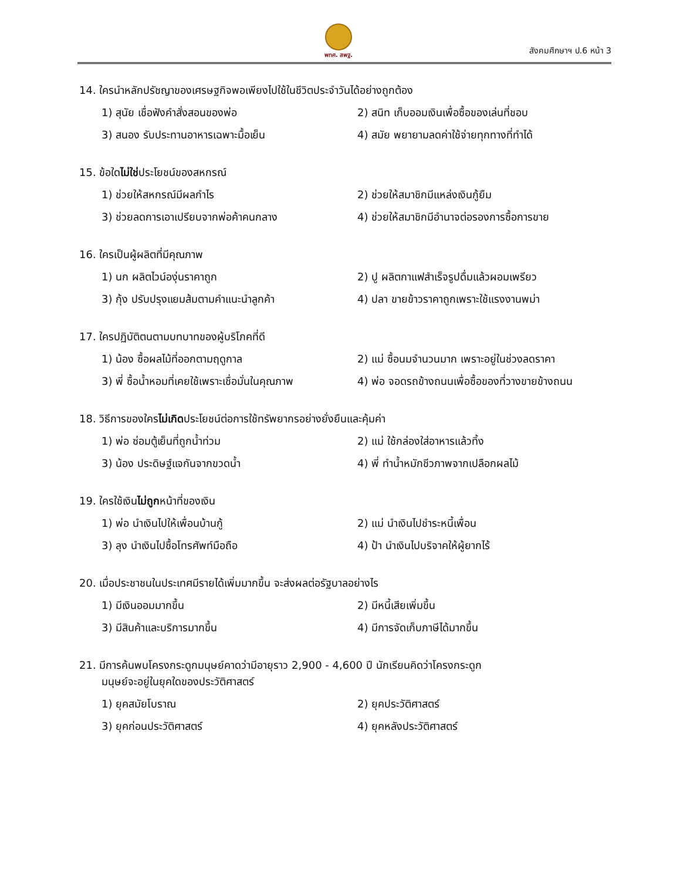พทศ. สพฐ.
สังคมศึกษาฯ ป.6 หน้า 3
14. ใครนำหลักปรัชญาของเศรษฐกิจพอเพียงไปใช้ในชีวิตประจำวันได้อย่างถูกต้อง
1) สุนัย เชื่อฟังคำสั่งสอนของพ่อ 2) สนิท เก็บออมเงินเพื่อซื้อของเล่นที่ชอบ
3) สนอง รับประทานอาหารเฉพาะมื้อเย็น 4) สมัย พยายามลดค่าใช้จ่ายทุกทางที่ทำได้
15. ข้อใดไม่ใช่ประโยชน์ของสหกรณ์
1) ช่วยให้สหกรณ์มีผลกำไร 2) ช่วยให้สมาชิกมีแหล่งเงินกู้ยืม
3) ช่วยลดการเอาเปรียบจากพ่อค้าคนกลาง 4) ช่วยให้สมาชิกมีอำนาจต่อรองการซื้อการขาย
16. ใครเป็นผู้ผลิตที่มีคุณภาพ
1) นก ผลิตไวน์องุ่นราคาถูก 2) ปู ผลิตกาแฟสำเร็จรูปดื่มแล้วผอมเพรียว
3) กุ้ง ปรับปรุงแยมส้มตามคำแนะนำลูกค้า 4) ปลา ขายข้าวราคาถูกเพราะใช้แรงงานพม่า
17. ใครปฏิบัติตนตามบทบาทของผู้บริโภคที่ดี
1) น้อง ซื้อผลไม้ที่ออกตามฤดูกาล 2) แม่ ซื้อนมจำนวนมาก เพราะอยู่ในช่วงลดราคา
3) พี่ ซื้อน้ำหอมที่เคยใช้เพราะเชื่อมั่นในคุณภาพ 4) พ่อ จอดรถข้างถนนเพื่อซื้อของที่วางขายข้างถนน
18. วิธีการของใครไม่เกิดประโยชน์ต่อการใช้ทรัพยากรอย่างยั่งยืนและคุ้มค่า
1) พ่อ ซ่อมตู้เย็นที่ถูกน้ำท่วม 2) แม่ ใช้กล่องใส่อาหารแล้วทิ้ง
3) น้อง ประดิษฐ์แจกันจากขวดน้ำ 4) พี่ ทำน้ำหมักชีวภาพจากเปลือกผลไม้
19. ใครใช้เงินไม่ถูกหน้าที่ของเงิน
1) พ่อ นำเงินไปให้เพื่อนบ้านกู้ 2) แม่ นำเงินไปชำระหนี้เพื่อน
3) ลุง นำเงินไปซื้อโทรศัพท์มือถือ 4) ป้า นำเงินไปบริจาคให้ผู้ยากไร้
20. เมื่อประชาชนในประเทศมีรายได้เพิ่มมากขึ้น จะส่งผลต่อรัฐบาลอย่างไร
1) มีเงินออมมากขึ้น 2) มีหนี้เสียเพิ่มขึ้น
3) มีสินค้าและบริการมากขึ้น 4) มีการจัดเก็บภาษีได้มากขึ้น
21. มีการค้นพบโครงกระดูกมนุษย์คาดว่ามีอายุราว 2,900 - 4,600 ปี นักเรียนคิดว่าโครงกระดูก
มนุษย์จะอยู่ในยุคใดของประวัติศาสตร์
1) ยุคสมัยโบราณ 2) ยุคประวัติศาสตร์
3) ยุคก่อนประวัติศาสตร์ 4) ยุคหลังประวัติศาสตร์